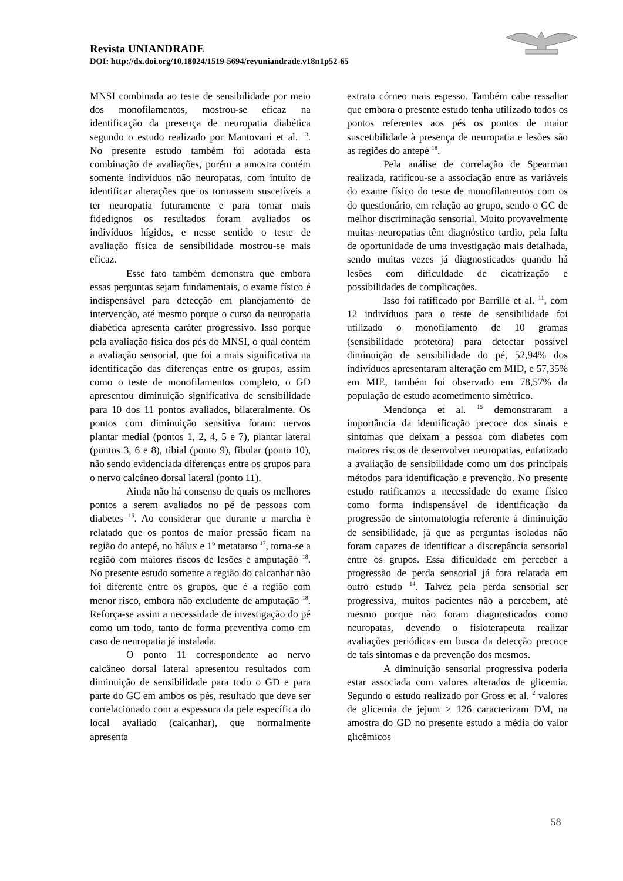Revista UNIANDRADE
DOI: http://dx.doi.org/10.18024/1519-5694/revuniandrade.v18n1p52-65
MNSI combinada ao teste de sensibilidade por meio dos monofilamentos, mostrou-se eficaz na identificação da presença de neuropatia diabética segundo o estudo realizado por Mantovani et al. <sup>13</sup>. No presente estudo também foi adotada esta combinação de avaliações, porém a amostra contém somente indivíduos não neuropatas, com intuito de identificar alterações que os tornassem suscetíveis a ter neuropatia futuramente e para tornar mais fidedignos os resultados foram avaliados os indivíduos hígidos, e nesse sentido o teste de avaliação física de sensibilidade mostrou-se mais eficaz.
Esse fato também demonstra que embora essas perguntas sejam fundamentais, o exame físico é indispensável para detecção em planejamento de intervenção, até mesmo porque o curso da neuropatia diabética apresenta caráter progressivo. Isso porque pela avaliação física dos pés do MNSI, o qual contém a avaliação sensorial, que foi a mais significativa na identificação das diferenças entre os grupos, assim como o teste de monofilamentos completo, o GD apresentou diminuição significativa de sensibilidade para 10 dos 11 pontos avaliados, bilateralmente. Os pontos com diminuição sensitiva foram: nervos plantar medial (pontos 1, 2, 4, 5 e 7), plantar lateral (pontos 3, 6 e 8), tibial (ponto 9), fibular (ponto 10), não sendo evidenciada diferenças entre os grupos para o nervo calcâneo dorsal lateral (ponto 11).
Ainda não há consenso de quais os melhores pontos a serem avaliados no pé de pessoas com diabetes <sup>16</sup>. Ao considerar que durante a marcha é relatado que os pontos de maior pressão ficam na região do antepé, no hálux e 1º metatarso <sup>17</sup>, torna-se a região com maiores riscos de lesões e amputação <sup>18</sup>. No presente estudo somente a região do calcanhar não foi diferente entre os grupos, que é a região com menor risco, embora não excludente de amputação <sup>18</sup>. Reforça-se assim a necessidade de investigação do pé como um todo, tanto de forma preventiva como em caso de neuropatia já instalada.
O ponto 11 correspondente ao nervo calcâneo dorsal lateral apresentou resultados com diminuição de sensibilidade para todo o GD e para parte do GC em ambos os pés, resultado que deve ser correlacionado com a espessura da pele específica do local avaliado (calcanhar), que normalmente apresenta
extrato córneo mais espesso. Também cabe ressaltar que embora o presente estudo tenha utilizado todos os pontos referentes aos pés os pontos de maior suscetibilidade à presença de neuropatia e lesões são as regiões do antepé <sup>18</sup>.
Pela análise de correlação de Spearman realizada, ratificou-se a associação entre as variáveis do exame físico do teste de monofilamentos com os do questionário, em relação ao grupo, sendo o GC de melhor discriminação sensorial. Muito provavelmente muitas neuropatias têm diagnóstico tardio, pela falta de oportunidade de uma investigação mais detalhada, sendo muitas vezes já diagnosticados quando há lesões com dificuldade de cicatrização e possibilidades de complicações.
Isso foi ratificado por Barrille et al. <sup>11</sup>, com 12 indivíduos para o teste de sensibilidade foi utilizado o monofilamento de 10 gramas (sensibilidade protetora) para detectar possível diminuição de sensibilidade do pé, 52,94% dos indivíduos apresentaram alteração em MID, e 57,35% em MIE, também foi observado em 78,57% da população de estudo acometimento simétrico.
Mendonça et al. <sup>15</sup> demonstraram a importância da identificação precoce dos sinais e sintomas que deixam a pessoa com diabetes com maiores riscos de desenvolver neuropatias, enfatizado a avaliação de sensibilidade como um dos principais métodos para identificação e prevenção. No presente estudo ratificamos a necessidade do exame físico como forma indispensável de identificação da progressão de sintomatologia referente à diminuição de sensibilidade, já que as perguntas isoladas não foram capazes de identificar a discrepância sensorial entre os grupos. Essa dificuldade em perceber a progressão de perda sensorial já fora relatada em outro estudo <sup>14</sup>. Talvez pela perda sensorial ser progressiva, muitos pacientes não a percebem, até mesmo porque não foram diagnosticados como neuropatas, devendo o fisioterapeuta realizar avaliações periódicas em busca da detecção precoce de tais sintomas e da prevenção dos mesmos.
A diminuição sensorial progressiva poderia estar associada com valores alterados de glicemia. Segundo o estudo realizado por Gross et al. <sup>2</sup> valores de glicemia de jejum > 126 caracterizam DM, na amostra do GD no presente estudo a média do valor glicêmicos
58